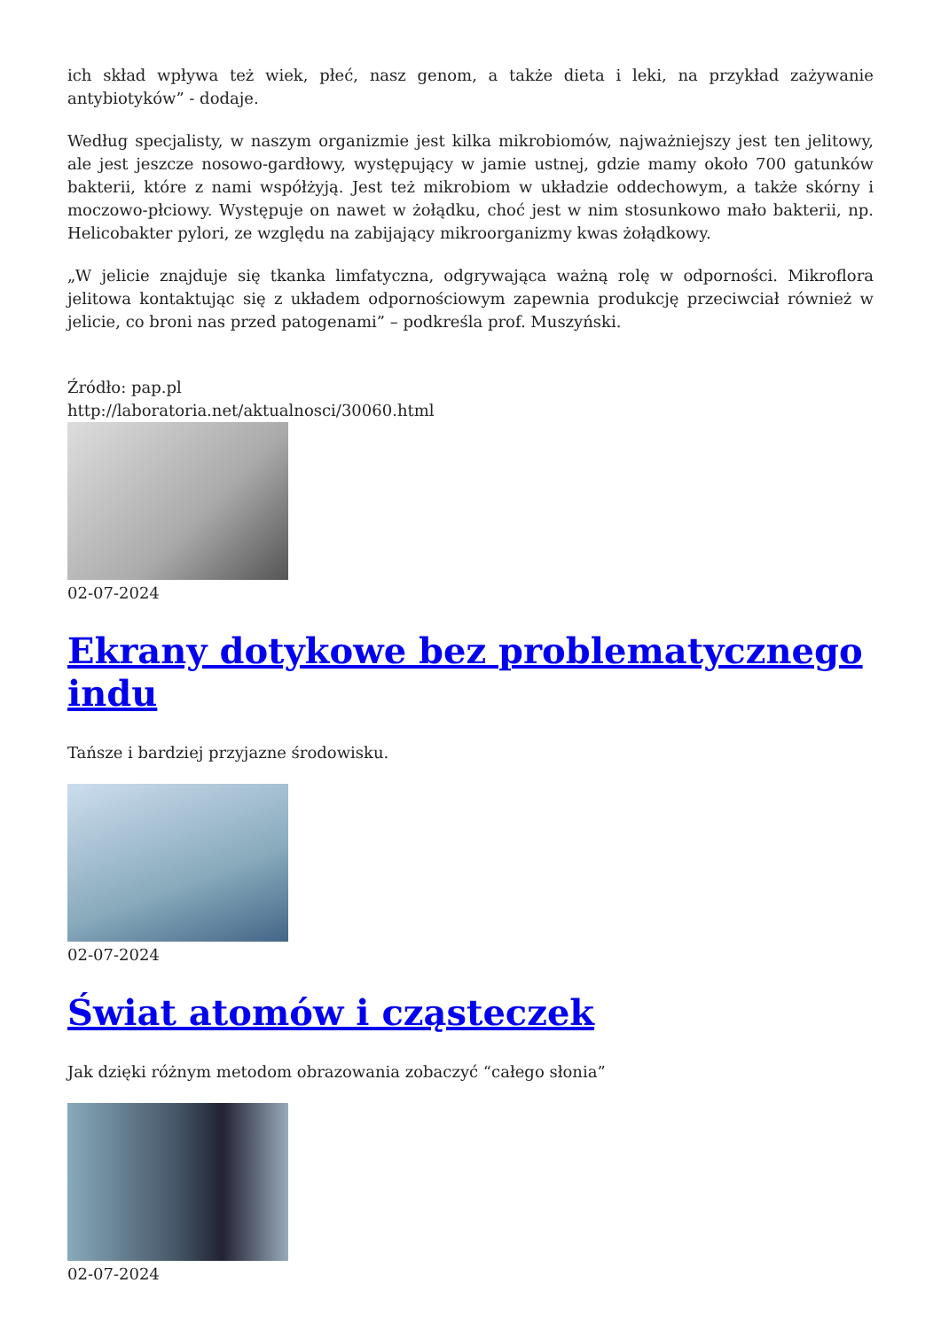ich skład wpływa też wiek, płeć, nasz genom, a także dieta i leki, na przykład zażywanie antybiotyków” - dodaje.
Według specjalisty, w naszym organizmie jest kilka mikrobiomów, najważniejszy jest ten jelitowy, ale jest jeszcze nosowo-gardłowy, występujący w jamie ustnej, gdzie mamy około 700 gatunków bakterii, które z nami współżyją. Jest też mikrobiom w układzie oddechowym, a także skórny i moczowo-płciowy. Występuje on nawet w żołądku, choć jest w nim stosunkowo mało bakterii, np. Helicobakter pylori, ze względu na zabijający mikroorganizmy kwas żołądkowy.
„W jelicie znajduje się tkanka limfatyczna, odgrywająca ważną rolę w odporności. Mikroflora jelitowa kontaktując się z układem odpornościowym zapewnia produkcję przeciwciał również w jelicie, co broni nas przed patogenami” – podkreśla prof. Muszyński.
Źródło: pap.pl
http://laboratoria.net/aktualnosci/30060.html
02-07-2024
Ekrany dotykowe bez problematycznego indu
Tańsze i bardziej przyjazne środowisku.
02-07-2024
Świat atomów i cząsteczek
Jak dzięki różnym metodom obrazowania zobaczyć “całego słonia”
02-07-2024